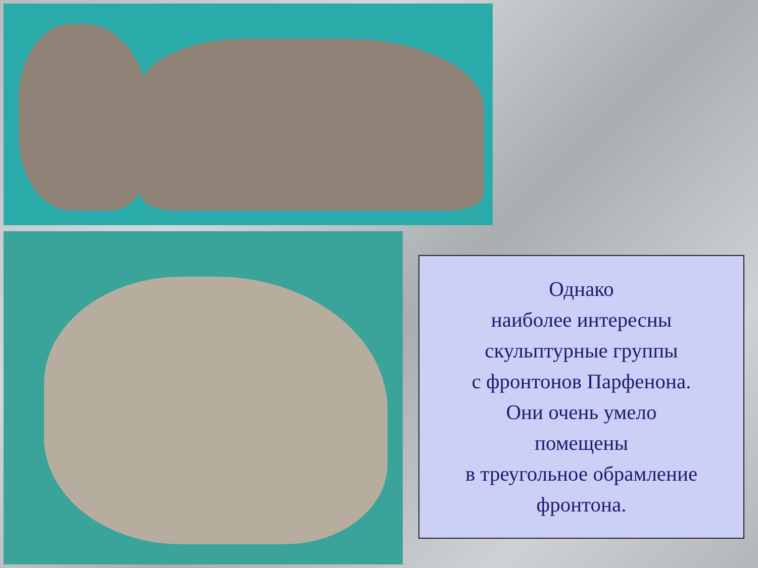Однако
наиболее интересны
скульптурные группы
с фронтонов Парфенона.
Они очень умело
помещены
в треугольное обрамление
фронтона.